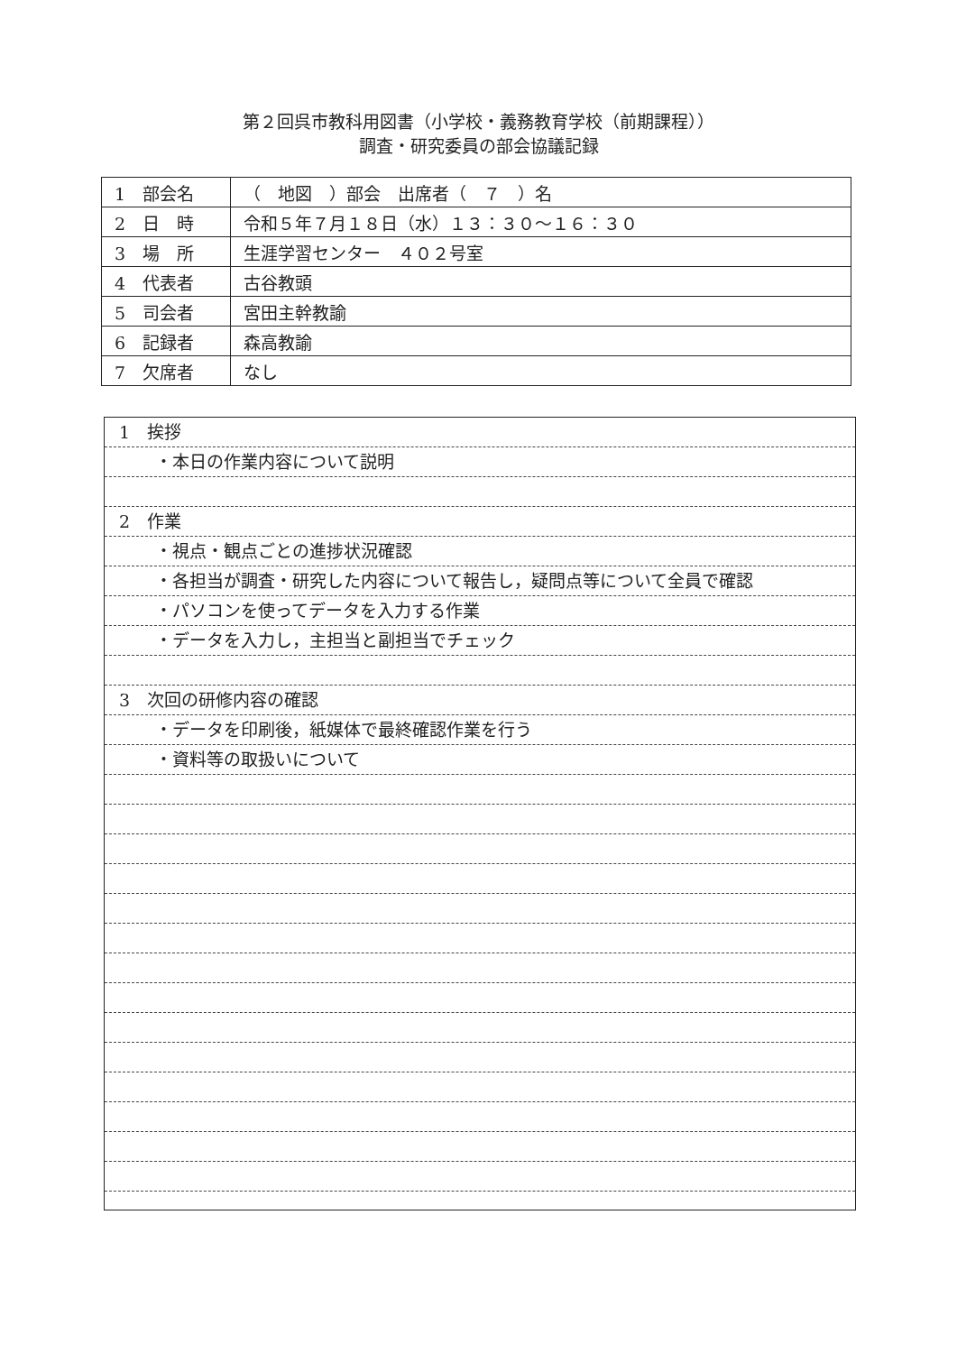第２回呉市教科用図書（小学校・義務教育学校（前期課程））
調査・研究委員の部会協議記録
| 1 部会名 | （ 地図 ）部会 出席者（ ７ ）名 |
| 2 日 時 | 令和５年７月１８日（水）１３：３０～１６：３０ |
| 3 場 所 | 生涯学習センター ４０２号室 |
| 4 代表者 | 古谷教頭 |
| 5 司会者 | 宮田主幹教諭 |
| 6 記録者 | 森高教諭 |
| 7 欠席者 | なし |
1　挨拶
・本日の作業内容について説明
2　作業
・視点・観点ごとの進捗状況確認
・各担当が調査・研究した内容について報告し，疑問点等について全員で確認
・パソコンを使ってデータを入力する作業
・データを入力し，主担当と副担当でチェック
3　次回の研修内容の確認
・データを印刷後，紙媒体で最終確認作業を行う
・資料等の取扱いについて